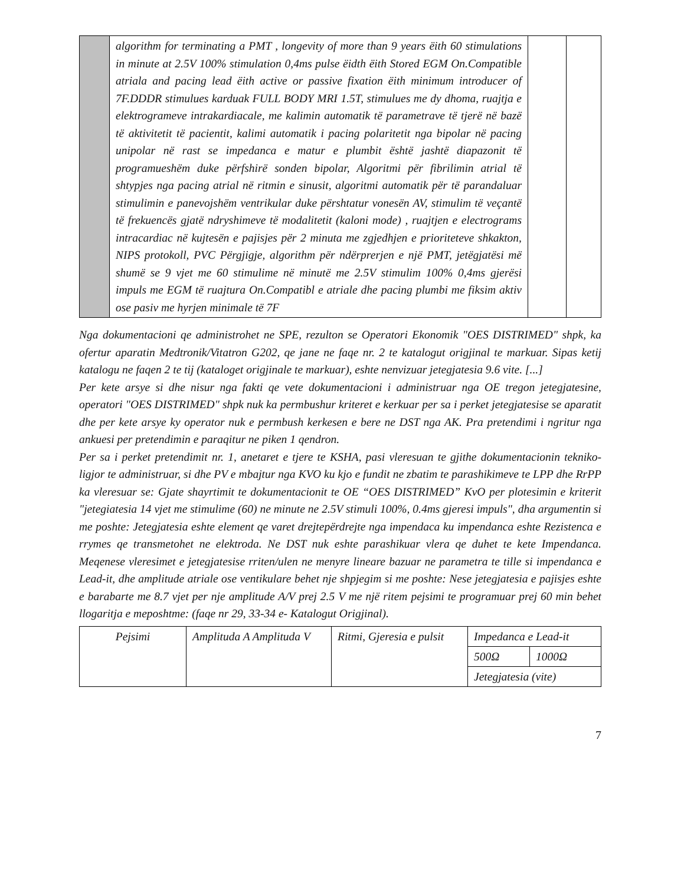| | algorithm for terminating a PMT , longevity of more than 9 years ëith 60 stimulations in minute at 2.5V 100% stimulation 0,4ms pulse ëidth ëith Stored EGM On.Compatible atriala and pacing lead ëith active or passive fixation ëith minimum introducer of 7F.DDDR stimulues karduak FULL BODY MRI 1.5T, stimulues me dy dhoma, ruajtja e elektrogrameve intrakardiacale, me kalimin automatik të parametrave të tjerë në bazë të aktivitetit të pacientit, kalimi automatik i pacing polaritetit nga bipolar në pacing unipolar në rast se impedanca e matur e plumbit është jashtë diapazonit të programueshëm duke përfshirë sonden bipolar, Algoritmi për fibrilimin atrial të shtypjes nga pacing atrial në ritmin e sinusit, algoritmi automatik për të parandaluar stimulimin e panevojshëm ventrikular duke përshtatur vonesën AV, stimulim të veçantë të frekuencës gjatë ndryshimeve të modalitetit (kaloni mode) , ruajtjen e electrograms intracardiac në kujtesën e pajisjes për 2 minuta me zgjedhjen e prioriteteve shkakton, NIPS protokoll, PVC Përgjigje, algorithm për ndërprerjen e një PMT, jetëgjatësi më shumë se 9 vjet me 60 stimulime në minutë me 2.5V stimulim 100% 0,4ms gjerësi impuls me EGM të ruajtura On.Compatibl e atriale dhe pacing plumbi me fiksim aktiv ose pasiv me hyrjen minimale të 7F | | |
Nga dokumentacioni qe administrohet ne SPE, rezulton se Operatori Ekonomik "OES DISTRIMED" shpk, ka ofertur aparatin Medtronik/Vitatron G202, qe jane ne faqe nr. 2 te katalogut origjinal te markuar. Sipas ketij katalogu ne faqen 2 te tij (kataloget origjinale te markuar), eshte nenvizuar jetegjatesia 9.6 vite. [...]
Per kete arsye si dhe nisur nga fakti qe vete dokumentacioni i administruar nga OE tregon jetegjatesine, operatori "OES DISTRIMED" shpk nuk ka permbushur kriteret e kerkuar per sa i perket jetegjatesise se aparatit dhe per kete arsye ky operator nuk e permbush kerkesen e bere ne DST nga AK. Pra pretendimi i ngritur nga ankuesi per pretendimin e paraqitur ne piken 1 qendron.
Per sa i perket pretendimit nr. 1, anetaret e tjere te KSHA, pasi vleresuan te gjithe dokumentacionin tekniko-ligjor te administruar, si dhe PV e mbajtur nga KVO ku kjo e fundit ne zbatim te parashikimeve te LPP dhe RrPP ka vleresuar se: Gjate shayrtimit te dokumentacionit te OE “OES DISTRIMED” KvO per plotesimin e kriterit "jetegiatesia 14 vjet me stimulime (60) ne minute ne 2.5V stimuli 100%, 0.4ms gjeresi impuls", dha argumentin si me poshte: Jetegjatesia eshte element qe varet drejtepërdrejte nga impendaca ku impendanca eshte Rezistenca e rrymes qe transmetohet ne elektroda. Ne DST nuk eshte parashikuar vlera qe duhet te kete Impendanca. Meqenese vleresimet e jetegjatesise rriten/ulen ne menyre lineare bazuar ne parametra te tille si impendanca e Lead-it, dhe amplitude atriale ose ventikulare behet nje shpjegim si me poshte: Nese jetegjatesia e pajisjes eshte e barabarte me 8.7 vjet per nje amplitude A/V prej 2.5 V me një ritem pejsimi te programuar prej 60 min behet llogaritja e meposhtme: (faqe nr 29, 33-34 e- Katalogut Origjinal).
| Pejsimi | Amplituda A Amplituda V | Ritmi, Gjeresia e pulsit | Impedanca e Lead-it | |
| | | | 500Ω | 1000Ω |
| | | | Jetegjatesia (vite) | |
7